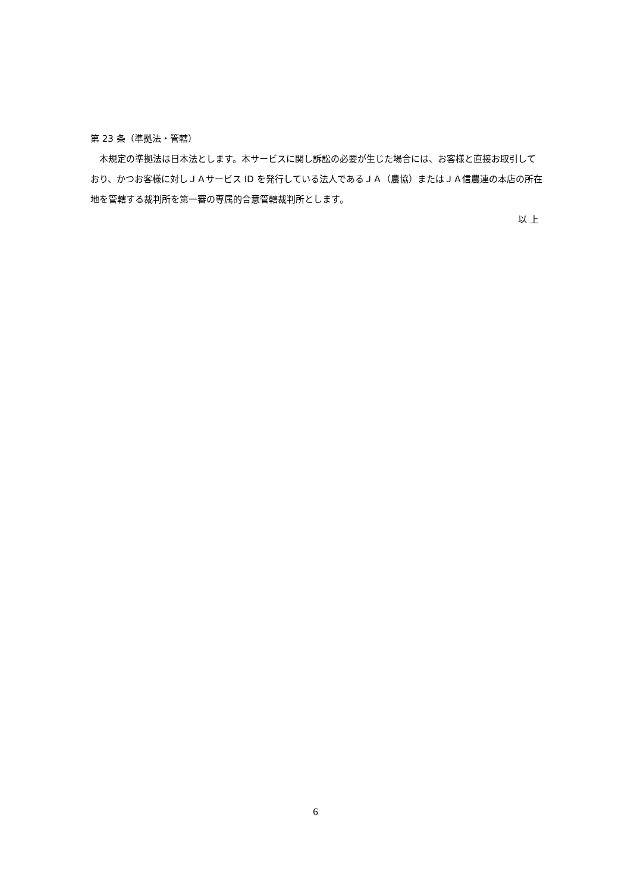第 23 条（準拠法・管轄）
　本規定の準拠法は日本法とします。本サービスに関し訴訟の必要が生じた場合には、お客様と直接お取引しており、かつお客様に対しＪＡサービス ID を発行している法人であるＪＡ（農協）またはＪＡ信農連の本店の所在地を管轄する裁判所を第一審の専属的合意管轄裁判所とします。
以 上
6